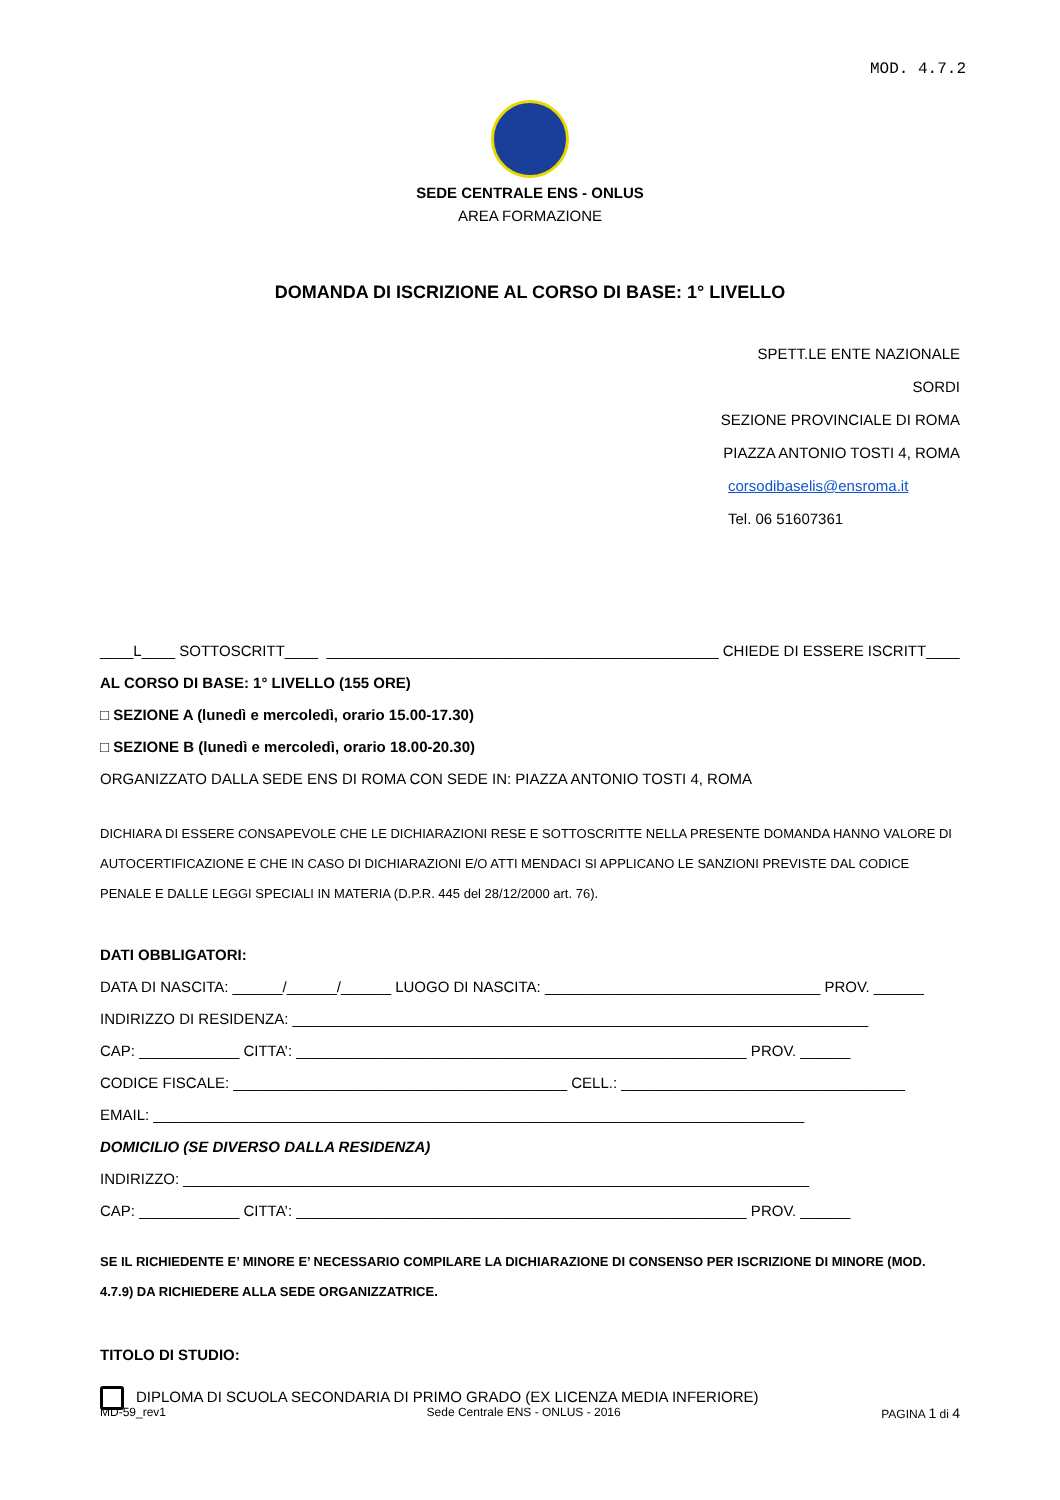MOD. 4.7.2
SEDE CENTRALE ENS - ONLUS
AREA FORMAZIONE
DOMANDA DI ISCRIZIONE AL CORSO DI BASE: 1° LIVELLO
SPETT.LE ENTE NAZIONALE SORDI
SEZIONE PROVINCIALE DI ROMA
PIAZZA ANTONIO TOSTI 4, ROMA
corsodibaselis@ensroma.it
Tel. 06 51607361
____L____ SOTTOSCRITT____ _______________________________________________ CHIEDE DI ESSERE ISCRITT____
AL CORSO DI BASE: 1° LIVELLO (155 ORE)
□ SEZIONE A (lunedì e mercoledì, orario 15.00-17.30)
□ SEZIONE B (lunedì e mercoledì, orario 18.00-20.30)
ORGANIZZATO DALLA SEDE ENS DI ROMA CON SEDE IN: PIAZZA ANTONIO TOSTI 4, ROMA
DICHIARA DI ESSERE CONSAPEVOLE CHE LE DICHIARAZIONI RESE E SOTTOSCRITTE NELLA PRESENTE DOMANDA HANNO VALORE DI AUTOCERTIFICAZIONE E CHE IN CASO DI DICHIARAZIONI E/O ATTI MENDACI SI APPLICANO LE SANZIONI PREVISTE DAL CODICE PENALE E DALLE LEGGI SPECIALI IN MATERIA (D.P.R. 445 del 28/12/2000 art. 76).
DATI OBBLIGATORI:
DATA DI NASCITA: ______/______/______ LUOGO DI NASCITA: _________________________________ PROV. ______
INDIRIZZO DI RESIDENZA: _____________________________________________________________________
CAP: ____________ CITTA’: ______________________________________________________ PROV. ______
CODICE FISCALE: ________________________________________ CELL.: __________________________________
EMAIL: ______________________________________________________________________________
DOMICILIO (SE DIVERSO DALLA RESIDENZA)
INDIRIZZO: ___________________________________________________________________________
CAP: ____________ CITTA’: ______________________________________________________ PROV. ______
SE IL RICHIEDENTE E’ MINORE E’ NECESSARIO COMPILARE LA DICHIARAZIONE DI CONSENSO PER ISCRIZIONE DI MINORE (MOD. 4.7.9) DA RICHIEDERE ALLA SEDE ORGANIZZATRICE.
TITOLO DI STUDIO:
DIPLOMA DI SCUOLA SECONDARIA DI PRIMO GRADO (EX LICENZA MEDIA INFERIORE)
MD-59_rev1 Sede Centrale ENS - ONLUS - 2016 PAGINA 1 di 4